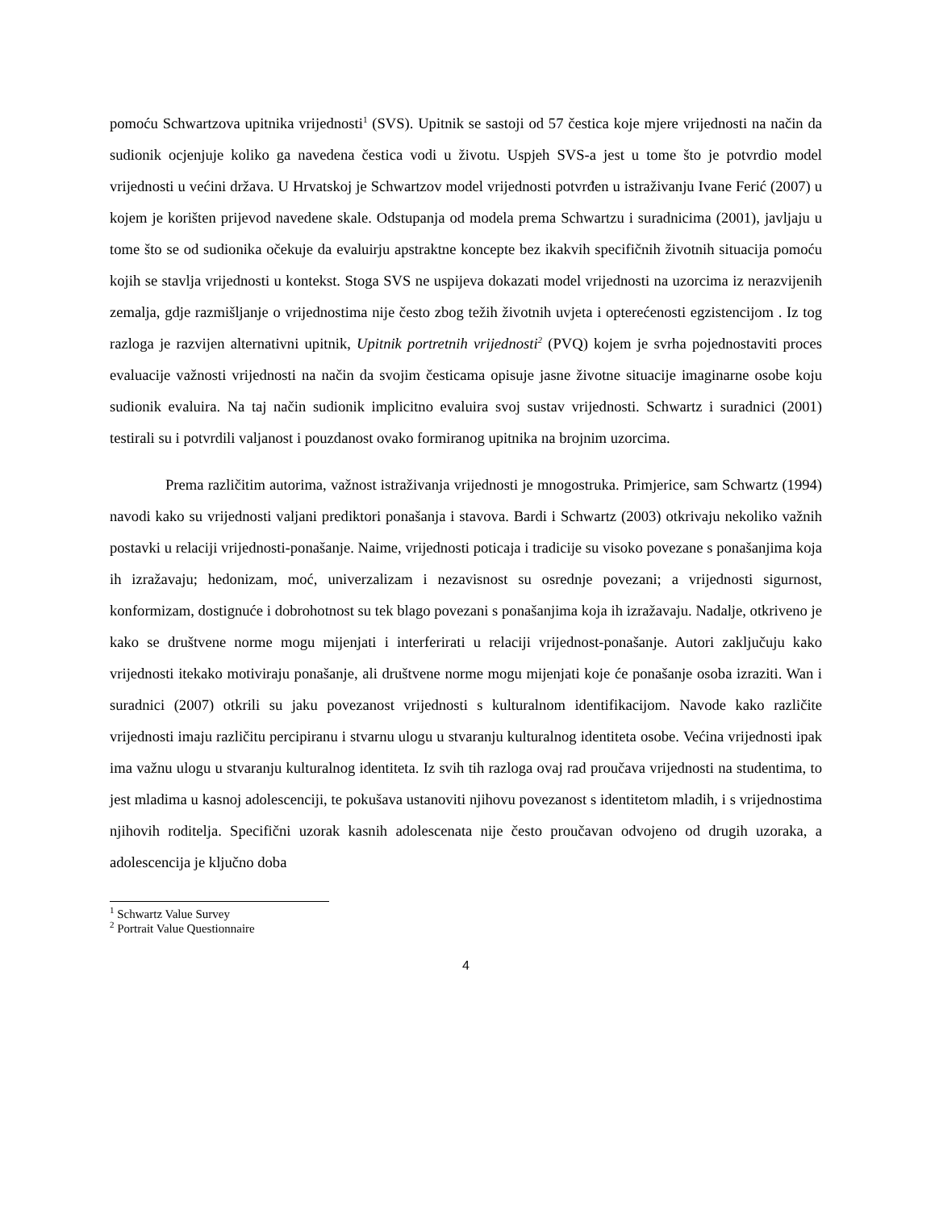pomoću Schwartzova upitnika vrijednosti<sup>1</sup> (SVS). Upitnik se sastoji od 57 čestica koje mjere vrijednosti na način da sudionik ocjenjuje koliko ga navedena čestica vodi u životu. Uspjeh SVS-a jest u tome što je potvrdio model vrijednosti u većini država. U Hrvatskoj je Schwartzov model vrijednosti potvrđen u istraživanju Ivane Ferić (2007) u kojem je korišten prijevod navedene skale. Odstupanja od modela prema Schwartzu i suradnicima (2001), javljaju u tome što se od sudionika očekuje da evaluirju apstraktne koncepte bez ikakvih specifičnih životnih situacija pomoću kojih se stavlja vrijednosti u kontekst. Stoga SVS ne uspijeva dokazati model vrijednosti na uzorcima iz nerazvijenih zemalja, gdje razmišljanje o vrijednostima nije često zbog težih životnih uvjeta i opterećenosti egzistencijom . Iz tog razloga je razvijen alternativni upitnik, Upitnik portretnih vrijednosti<sup>2</sup> (PVQ) kojem je svrha pojednostaviti proces evaluacije važnosti vrijednosti na način da svojim česticama opisuje jasne životne situacije imaginarne osobe koju sudionik evaluira. Na taj način sudionik implicitno evaluira svoj sustav vrijednosti. Schwartz i suradnici (2001) testirali su i potvrdili valjanost i pouzdanost ovako formiranog upitnika na brojnim uzorcima.
Prema različitim autorima, važnost istraživanja vrijednosti je mnogostruka. Primjerice, sam Schwartz (1994) navodi kako su vrijednosti valjani prediktori ponašanja i stavova. Bardi i Schwartz (2003) otkrivaju nekoliko važnih postavki u relaciji vrijednosti-ponašanje. Naime, vrijednosti poticaja i tradicije su visoko povezane s ponašanjima koja ih izražavaju; hedonizam, moć, univerzalizam i nezavisnost su osrednje povezani; a vrijednosti sigurnost, konformizam, dostignuće i dobrohotnost su tek blago povezani s ponašanjima koja ih izražavaju. Nadalje, otkriveno je kako se društvene norme mogu mijenjati i interferirati u relaciji vrijednost-ponašanje. Autori zaključuju kako vrijednosti itekako motiviraju ponašanje, ali društvene norme mogu mijenjati koje će ponašanje osoba izraziti. Wan i suradnici (2007) otkrili su jaku povezanost vrijednosti s kulturalnom identifikacijom. Navode kako različite vrijednosti imaju različitu percipiranu i stvarnu ulogu u stvaranju kulturalnog identiteta osobe. Većina vrijednosti ipak ima važnu ulogu u stvaranju kulturalnog identiteta. Iz svih tih razloga ovaj rad proučava vrijednosti na studentima, to jest mladima u kasnoj adolescenciji, te pokušava ustanoviti njihovu povezanost s identitetom mladih, i s vrijednostima njihovih roditelja. Specifični uzorak kasnih adolescenata nije često proučavan odvojeno od drugih uzoraka, a adolescencija je ključno doba
<sup>1</sup> Schwartz Value Survey
<sup>2</sup> Portrait Value Questionnaire
4